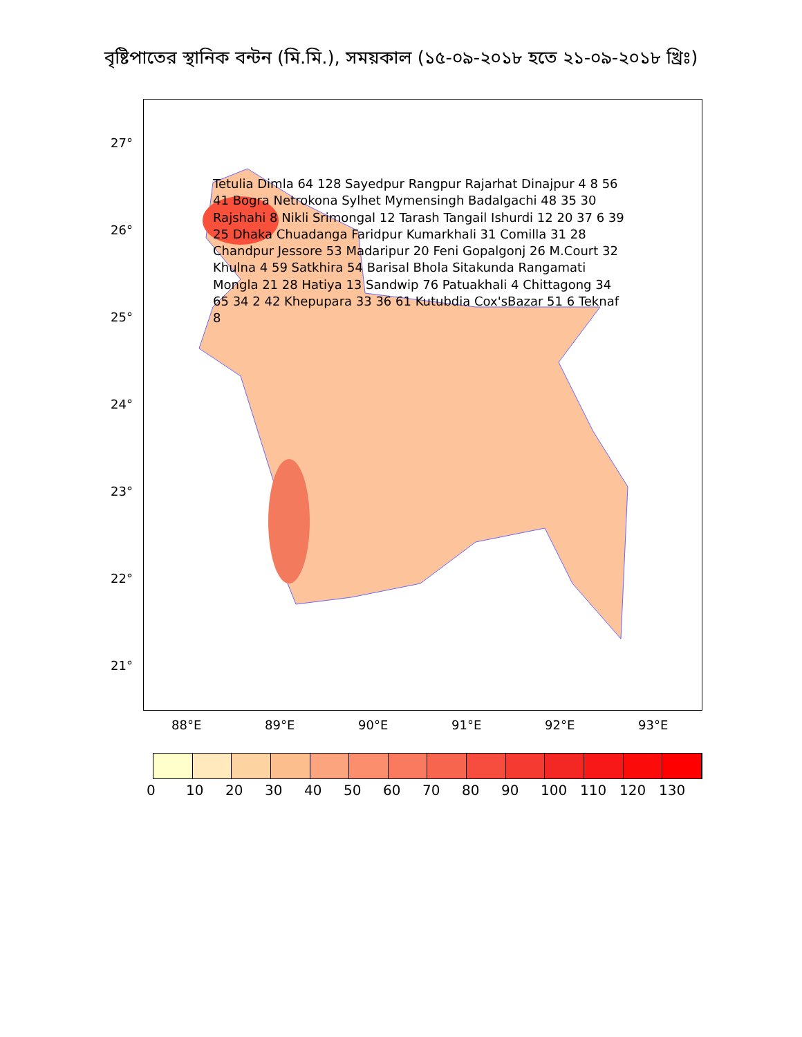বৃষ্টিপাতের স্থানিক বন্টন (মি.মি.), সময়কাল (১৫-০৯-২০১৮ হতে ২১-০৯-২০১৮ খ্রিঃ)
27°
26°
25°
24°
23°
22°
21°
Tetulia Dimla 64 128 Sayedpur Rangpur Rajarhat Dinajpur 4 8 56 41 Bogra Netrokona Sylhet Mymensingh Badalgachi 48 35 30 Rajshahi 8 Nikli Srimongal 12 Tarash Tangail Ishurdi 12 20 37 6 39 25 Dhaka Chuadanga Faridpur Kumarkhali 31 Comilla 31 28 Chandpur Jessore 53 Madaripur 20 Feni Gopalgonj 26 M.Court 32 Khulna 4 59 Satkhira 54 Barisal Bhola Sitakunda Rangamati Mongla 21 28 Hatiya 13 Sandwip 76 Patuakhali 4 Chittagong 34 65 34 2 42 Khepupara 33 36 61 Kutubdia Cox'sBazar 51 6 Teknaf 8
88°E 89°E 90°E 91°E 92°E 93°E
0 10 20 30 40 50 60 70 80 90 100 110 120 130